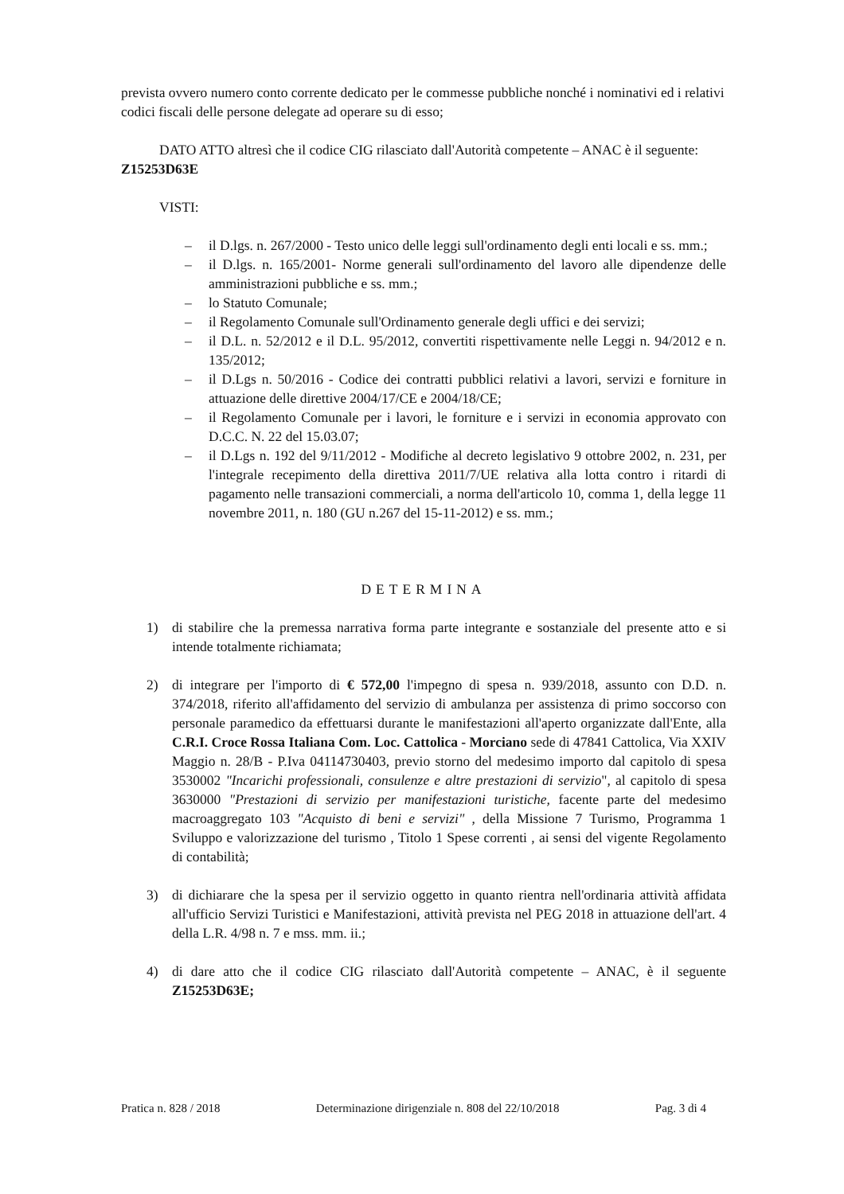prevista ovvero numero conto corrente dedicato per le commesse pubbliche nonché i nominativi ed i relativi codici fiscali delle persone delegate ad operare su di esso;
DATO ATTO altresì che il codice CIG rilasciato dall'Autorità competente – ANAC è il seguente: Z15253D63E
VISTI:
– il D.lgs. n. 267/2000 - Testo unico delle leggi sull'ordinamento degli enti locali e ss. mm.;
– il D.lgs. n. 165/2001- Norme generali sull'ordinamento del lavoro alle dipendenze delle amministrazioni pubbliche e ss. mm.;
– lo Statuto Comunale;
– il Regolamento Comunale sull'Ordinamento generale degli uffici e dei servizi;
– il D.L. n. 52/2012 e il D.L. 95/2012, convertiti rispettivamente nelle Leggi n. 94/2012 e n. 135/2012;
– il D.Lgs n. 50/2016 - Codice dei contratti pubblici relativi a lavori, servizi e forniture in attuazione delle direttive 2004/17/CE e 2004/18/CE;
– il Regolamento Comunale per i lavori, le forniture e i servizi in economia approvato con D.C.C. N. 22 del 15.03.07;
– il D.Lgs n. 192 del 9/11/2012 - Modifiche al decreto legislativo 9 ottobre 2002, n. 231, per l'integrale recepimento della direttiva 2011/7/UE relativa alla lotta contro i ritardi di pagamento nelle transazioni commerciali, a norma dell'articolo 10, comma 1, della legge 11 novembre 2011, n. 180 (GU n.267 del 15-11-2012) e ss. mm.;
DETERMINA
1) di stabilire che la premessa narrativa forma parte integrante e sostanziale del presente atto e si intende totalmente richiamata;
2) di integrare per l'importo di € 572,00 l'impegno di spesa n. 939/2018, assunto con D.D. n. 374/2018, riferito all'affidamento del servizio di ambulanza per assistenza di primo soccorso con personale paramedico da effettuarsi durante le manifestazioni all'aperto organizzate dall'Ente, alla C.R.I. Croce Rossa Italiana Com. Loc. Cattolica - Morciano sede di 47841 Cattolica, Via XXIV Maggio n. 28/B - P.Iva 04114730403, previo storno del medesimo importo dal capitolo di spesa 3530002 "Incarichi professionali, consulenze e altre prestazioni di servizio", al capitolo di spesa 3630000 "Prestazioni di servizio per manifestazioni turistiche, facente parte del medesimo macroaggregato 103 "Acquisto di beni e servizi" , della Missione 7 Turismo, Programma 1 Sviluppo e valorizzazione del turismo , Titolo 1 Spese correnti , ai sensi del vigente Regolamento di contabilità;
3) di dichiarare che la spesa per il servizio oggetto in quanto rientra nell'ordinaria attività affidata all'ufficio Servizi Turistici e Manifestazioni, attività prevista nel PEG 2018 in attuazione dell'art. 4 della L.R. 4/98 n. 7 e mss. mm. ii.;
4) di dare atto che il codice CIG rilasciato dall'Autorità competente – ANAC, è il seguente Z15253D63E;
Pratica n. 828 / 2018 Determinazione dirigenziale n. 808 del 22/10/2018 Pag. 3 di 4